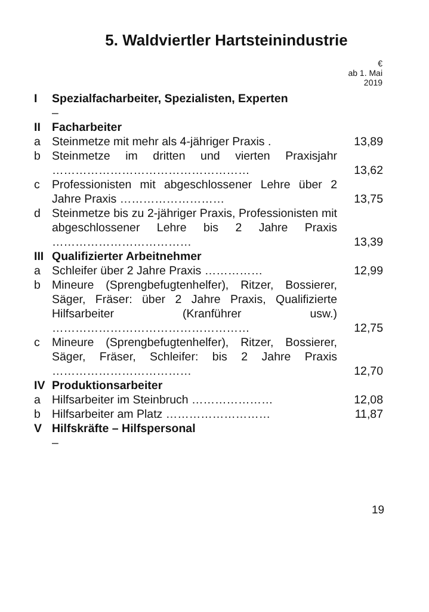5. Waldviertler Hartsteinindustrie
| | | € ab 1. Mai 2019 |
| --- | --- | --- |
| I | Spezialfacharbeiter, Spezialisten, Experten – | |
| II | Facharbeiter | |
| a | Steinmetze mit mehr als 4-jähriger Praxis . | 13,89 |
| b | Steinmetze im dritten und vierten Praxisjahr …………………………………………… | 13,62 |
| c | Professionisten mit abgeschlossener Lehre über 2 Jahre Praxis ……………………… | 13,75 |
| d | Steinmetze bis zu 2-jähriger Praxis, Professionisten mit abgeschlossener Lehre bis 2 Jahre Praxis ……………………………… | 13,39 |
| III | Qualifizierter Arbeitnehmer | |
| a | Schleifer über 2 Jahre Praxis …………… | 12,99 |
| b | Mineure (Sprengbefugtenhelfer), Ritzer, Bossierer, Säger, Fräser: über 2 Jahre Praxis, Qualifizierte Hilfsarbeiter (Kranführer usw.) …………………………………………… | 12,75 |
| c | Mineure (Sprengbefugtenhelfer), Ritzer, Bossierer, Säger, Fräser, Schleifer: bis 2 Jahre Praxis ……………………………… | 12,70 |
| IV | Produktionsarbeiter | |
| a | Hilfsarbeiter im Steinbruch ………………… | 12,08 |
| b | Hilfsarbeiter am Platz ……………………… | 11,87 |
| V | Hilfskräfte – Hilfspersonal – | |
19